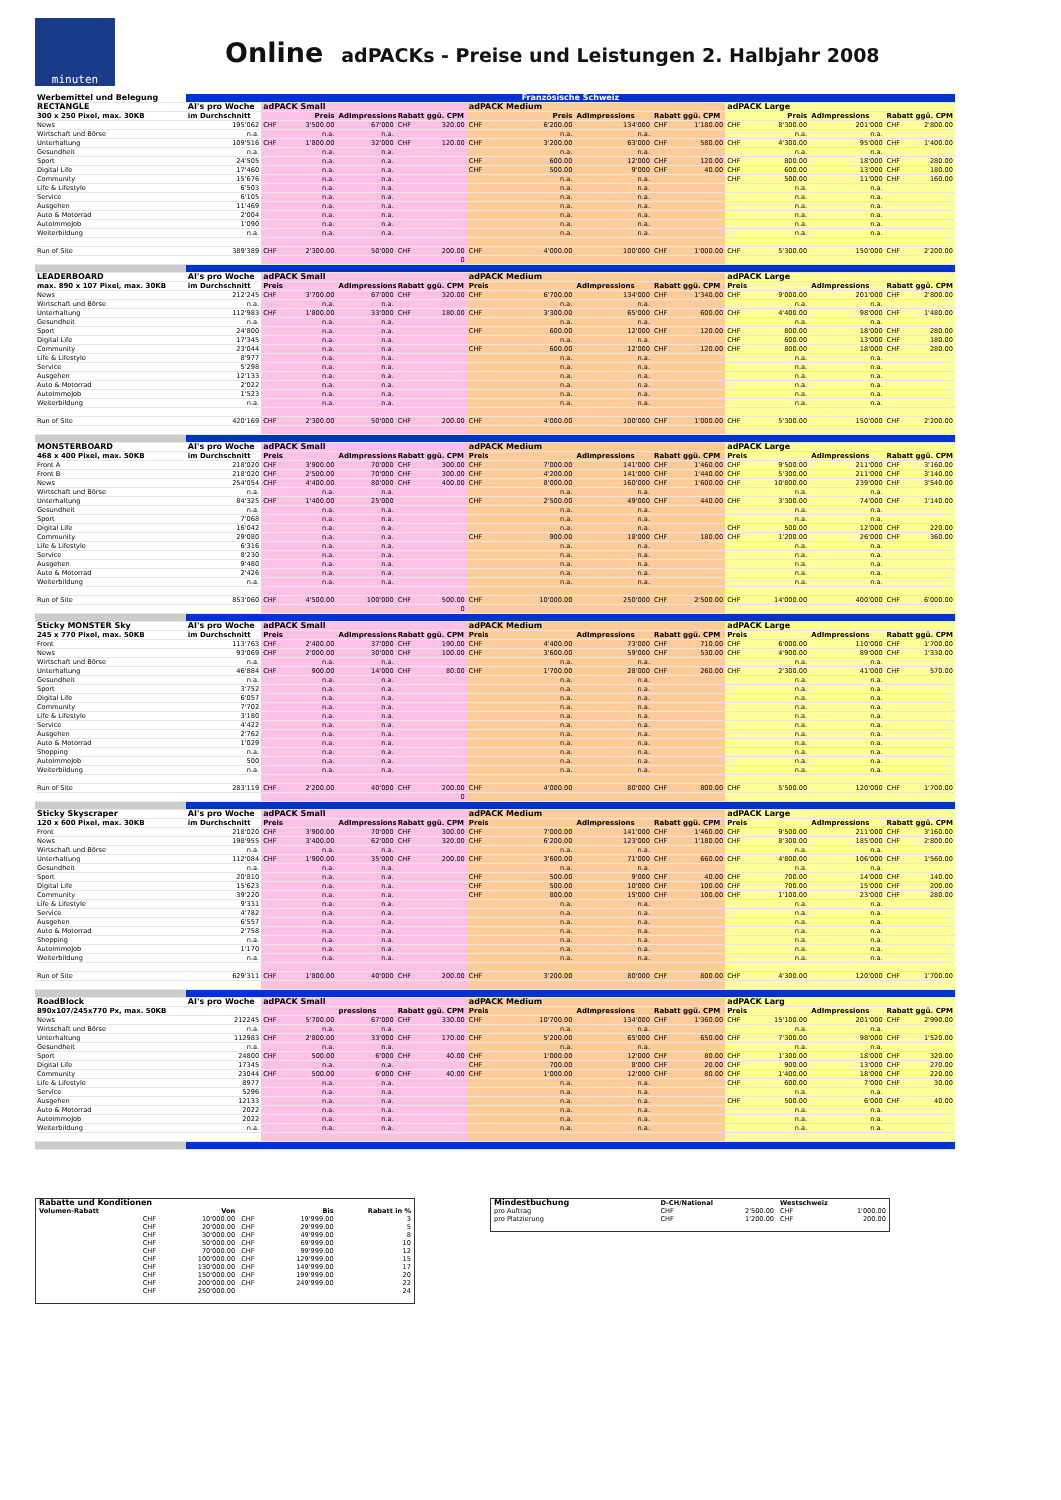minuten
Online adPACKs - Preise und Leistungen 2. Halbjahr 2008
| Werbemittel und Belegung | Französische Schweiz | | | | | | | | | | | | | | | |
| RECTANGLE | AI's pro Woche | adPACK Small | | | | | adPACK Medium | | | | | adPACK Large | | | | |
| 300 x 250 Pixel, max. 30KB | im Durchschnitt | | Preis | AdImpressions | Rabatt ggü. CPM | | | Preis | AdImpressions | Rabatt ggü. CPM | | | Preis | AdImpressions | Rabatt ggü. CPM | |
| News | 195'062 | CHF | 3'500.00 | 67'000 | CHF | 320.00 | CHF | 6'200.00 | 134'000 | CHF | 1'180.00 | CHF | 8'300.00 | 201'000 | CHF | 2'800.00 |
| Wirtschaft und Börse | n.a. | | n.a. | n.a. | | | | n.a. | n.a. | | | | n.a. | n.a. | | |
| Unterhaltung | 109'516 | CHF | 1'800.00 | 32'000 | CHF | 120.00 | CHF | 3'200.00 | 63'000 | CHF | 580.00 | CHF | 4'300.00 | 95'000 | CHF | 1'400.00 |
| Gesundheit | n.a. | | n.a. | n.a. | | | | n.a. | n.a. | | | | n.a. | n.a. | | |
| Sport | 24'505 | | n.a. | n.a. | | | CHF | 600.00 | 12'000 | CHF | 120.00 | CHF | 800.00 | 18'000 | CHF | 280.00 |
| Digital Life | 17'460 | | n.a. | n.a. | | | CHF | 500.00 | 9'000 | CHF | 40.00 | CHF | 600.00 | 13'000 | CHF | 180.00 |
| Community | 15'676 | | n.a. | n.a. | | | | n.a. | n.a. | | | CHF | 500.00 | 11'000 | CHF | 160.00 |
| Life & Lifestyle | 6'503 | | n.a. | n.a. | | | | n.a. | n.a. | | | | n.a. | n.a. | | |
| Service | 6'105 | | n.a. | n.a. | | | | n.a. | n.a. | | | | n.a. | n.a. | | |
| Ausgehen | 11'469 | | n.a. | n.a. | | | | n.a. | n.a. | | | | n.a. | n.a. | | |
| Auto & Motorrad | 2'004 | | n.a. | n.a. | | | | n.a. | n.a. | | | | n.a. | n.a. | | |
| AutoImmoJob | 1'090 | | n.a. | n.a. | | | | n.a. | n.a. | | | | n.a. | n.a. | | |
| Weiterbildung | n.a. | | n.a. | n.a. | | | | n.a. | n.a. | | | | n.a. | n.a. | | |
| Run of Site | 389'389 | CHF | 2'300.00 | 50'000 | CHF | 200.00 | CHF | 4'000.00 | 100'000 | CHF | 1'000.00 | CHF | 5'300.00 | 150'000 | CHF | 2'200.00 |
| | | | | | | 0 | | | | | | | | | | |
| LEADERBOARD | AI's pro Woche | adPACK Small | | | | | adPACK Medium | | | | | adPACK Large | | | | |
| max. 890 x 107 Pixel, max. 30KB | im Durchschnitt | Preis | | AdImpressions | Rabatt ggü. CPM | | Preis | | AdImpressions | Rabatt ggü. CPM | | Preis | | AdImpressions | Rabatt ggü. CPM | |
| News | 212'245 | CHF | 3'700.00 | 67'000 | CHF | 320.00 | CHF | 6'700.00 | 134'000 | CHF | 1'340.00 | CHF | 9'000.00 | 201'000 | CHF | 2'800.00 |
| Wirtschaft und Börse | n.a. | | n.a. | n.a. | | | | n.a. | n.a. | | | | n.a. | n.a. | | |
| Unterhaltung | 112'983 | CHF | 1'800.00 | 33'000 | CHF | 180.00 | CHF | 3'300.00 | 65'000 | CHF | 600.00 | CHF | 4'400.00 | 98'000 | CHF | 1'480.00 |
| Gesundheit | n.a. | | n.a. | n.a. | | | | n.a. | n.a. | | | | n.a. | n.a. | | |
| Sport | 24'800 | | n.a. | n.a. | | | CHF | 600.00 | 12'000 | CHF | 120.00 | CHF | 800.00 | 18'000 | CHF | 280.00 |
| Digital Life | 17'345 | | n.a. | n.a. | | | | n.a. | n.a. | | | CHF | 600.00 | 13'000 | CHF | 180.00 |
| Community | 23'044 | | n.a. | n.a. | | | CHF | 600.00 | 12'000 | CHF | 120.00 | CHF | 800.00 | 18'000 | CHF | 280.00 |
| Life & Lifestyle | 8'977 | | n.a. | n.a. | | | | n.a. | n.a. | | | | n.a. | n.a. | | |
| Service | 5'298 | | n.a. | n.a. | | | | n.a. | n.a. | | | | n.a. | n.a. | | |
| Ausgehen | 12'133 | | n.a. | n.a. | | | | n.a. | n.a. | | | | n.a. | n.a. | | |
| Auto & Motorrad | 2'022 | | n.a. | n.a. | | | | n.a. | n.a. | | | | n.a. | n.a. | | |
| AutoImmoJob | 1'523 | | n.a. | n.a. | | | | n.a. | n.a. | | | | n.a. | n.a. | | |
| Weiterbildung | n.a. | | n.a. | n.a. | | | | n.a. | n.a. | | | | n.a. | n.a. | | |
| Run of Site | 420'169 | CHF | 2'300.00 | 50'000 | CHF | 200.00 | CHF | 4'000.00 | 100'000 | CHF | 1'000.00 | CHF | 5'300.00 | 150'000 | CHF | 2'200.00 |
| MONSTERBOARD | AI's pro Woche | adPACK Small | | | | | adPACK Medium | | | | | adPACK Large | | | | |
| 468 x 400 Pixel, max. 50KB | im Durchschnitt | Preis | | AdImpressions | Rabatt ggü. CPM | | Preis | | AdImpressions | Rabatt ggü. CPM | | Preis | | AdImpressions | Rabatt ggü. CPM | |
| Front A | 218'020 | CHF | 3'900.00 | 70'000 | CHF | 300.00 | CHF | 7'000.00 | 141'000 | CHF | 1'460.00 | CHF | 9'500.00 | 211'000 | CHF | 3'160.00 |
| Front B | 218'020 | CHF | 2'500.00 | 70'000 | CHF | 300.00 | CHF | 4'200.00 | 141'000 | CHF | 1'440.00 | CHF | 5'300.00 | 211'000 | CHF | 3'140.00 |
| News | 254'054 | CHF | 4'400.00 | 80'000 | CHF | 400.00 | CHF | 8'000.00 | 160'000 | CHF | 1'600.00 | CHF | 10'800.00 | 239'000 | CHF | 3'540.00 |
| Wirtschaft und Börse | n.a. | | n.a. | n.a. | | | | n.a. | n.a. | | | | n.a. | n.a. | | |
| Unterhaltung | 84'325 | CHF | 1'400.00 | 25'000 | | | CHF | 2'500.00 | 49'000 | CHF | 440.00 | CHF | 3'300.00 | 74'000 | CHF | 1'140.00 |
| Gesundheit | n.a. | | n.a. | n.a. | | | | n.a. | n.a. | | | | n.a. | n.a. | | |
| Sport | 7'068 | | n.a. | n.a. | | | | n.a. | n.a. | | | | n.a. | n.a. | | |
| Digital Life | 16'042 | | n.a. | n.a. | | | | n.a. | n.a. | | | CHF | 500.00 | 12'000 | CHF | 220.00 |
| Community | 29'080 | | n.a. | n.a. | | | CHF | 900.00 | 18'000 | CHF | 180.00 | CHF | 1'200.00 | 26'000 | CHF | 360.00 |
| Life & Lifestyle | 6'316 | | n.a. | n.a. | | | | n.a. | n.a. | | | | n.a. | n.a. | | |
| Service | 8'230 | | n.a. | n.a. | | | | n.a. | n.a. | | | | n.a. | n.a. | | |
| Ausgehen | 9'480 | | n.a. | n.a. | | | | n.a. | n.a. | | | | n.a. | n.a. | | |
| Auto & Motorrad | 2'426 | | n.a. | n.a. | | | | n.a. | n.a. | | | | n.a. | n.a. | | |
| Weiterbildung | n.a. | | n.a. | n.a. | | | | n.a. | n.a. | | | | n.a. | n.a. | | |
| Run of Site | 853'060 | CHF | 4'500.00 | 100'000 | CHF | 500.00 | CHF | 10'000.00 | 250'000 | CHF | 2'500.00 | CHF | 14'000.00 | 400'000 | CHF | 6'000.00 |
| | | | | | | 0 | | | | | | | | | | |
| Sticky MONSTER Sky | AI's pro Woche | adPACK Small | | | | | adPACK Medium | | | | | adPACK Large | | | | |
| 245 x 770 Pixel, max. 50KB | im Durchschnitt | Preis | | AdImpressions | Rabatt ggü. CPM | | Preis | | AdImpressions | Rabatt ggü. CPM | | Preis | | AdImpressions | Rabatt ggü. CPM | |
| Front | 113'763 | CHF | 2'400.00 | 37'000 | CHF | 190.00 | CHF | 4'400.00 | 73'000 | CHF | 710.00 | CHF | 6'000.00 | 110'000 | CHF | 1'700.00 |
| News | 93'069 | CHF | 2'000.00 | 30'000 | CHF | 100.00 | CHF | 3'600.00 | 59'000 | CHF | 530.00 | CHF | 4'900.00 | 89'000 | CHF | 1'330.00 |
| Wirtschaft und Börse | n.a. | | n.a. | n.a. | | | | n.a. | n.a. | | | | n.a. | n.a. | | |
| Unterhaltung | 46'884 | CHF | 900.00 | 14'000 | CHF | 80.00 | CHF | 1'700.00 | 28'000 | CHF | 260.00 | CHF | 2'300.00 | 41'000 | CHF | 570.00 |
| Gesundheit | n.a. | | n.a. | n.a. | | | | n.a. | n.a. | | | | n.a. | n.a. | | |
| Sport | 3'752 | | n.a. | n.a. | | | | n.a. | n.a. | | | | n.a. | n.a. | | |
| Digital Life | 6'057 | | n.a. | n.a. | | | | n.a. | n.a. | | | | n.a. | n.a. | | |
| Community | 7'702 | | n.a. | n.a. | | | | n.a. | n.a. | | | | n.a. | n.a. | | |
| Life & Lifestyle | 3'180 | | n.a. | n.a. | | | | n.a. | n.a. | | | | n.a. | n.a. | | |
| Service | 4'422 | | n.a. | n.a. | | | | n.a. | n.a. | | | | n.a. | n.a. | | |
| Ausgehen | 2'762 | | n.a. | n.a. | | | | n.a. | n.a. | | | | n.a. | n.a. | | |
| Auto & Motorrad | 1'029 | | n.a. | n.a. | | | | n.a. | n.a. | | | | n.a. | n.a. | | |
| Shopping | n.a. | | n.a. | n.a. | | | | n.a. | n.a. | | | | n.a. | n.a. | | |
| AutoImmoJob | 500 | | n.a. | n.a. | | | | n.a. | n.a. | | | | n.a. | n.a. | | |
| Weiterbildung | n.a. | | n.a. | n.a. | | | | n.a. | n.a. | | | | n.a. | n.a. | | |
| Run of Site | 283'119 | CHF | 2'200.00 | 40'000 | CHF | 200.00 | CHF | 4'000.00 | 80'000 | CHF | 800.00 | CHF | 5'500.00 | 120'000 | CHF | 1'700.00 |
| | | | | | | 0 | | | | | | | | | | |
| Sticky Skyscraper | AI's pro Woche | adPACK Small | | | | | adPACK Medium | | | | | adPACK Large | | | | |
| 120 x 600 Pixel, max. 30KB | im Durchschnitt | Preis | | AdImpressions | Rabatt ggü. CPM | | Preis | | AdImpressions | Rabatt ggü. CPM | | Preis | | AdImpressions | Rabatt ggü. CPM | |
| Front | 218'020 | CHF | 3'900.00 | 70'000 | CHF | 300.00 | CHF | 7'000.00 | 141'000 | CHF | 1'460.00 | CHF | 9'500.00 | 211'000 | CHF | 3'160.00 |
| News | 198'955 | CHF | 3'400.00 | 62'000 | CHF | 320.00 | CHF | 6'200.00 | 123'000 | CHF | 1'180.00 | CHF | 8'300.00 | 185'000 | CHF | 2'800.00 |
| Wirtschaft und Börse | n.a. | | n.a. | n.a. | | | | n.a. | n.a. | | | | n.a. | n.a. | | |
| Unterhaltung | 112'084 | CHF | 1'900.00 | 35'000 | CHF | 200.00 | CHF | 3'600.00 | 71'000 | CHF | 660.00 | CHF | 4'800.00 | 106'000 | CHF | 1'560.00 |
| Gesundheit | n.a. | | n.a. | n.a. | | | | n.a. | n.a. | | | | n.a. | n.a. | | |
| Sport | 20'810 | | n.a. | n.a. | | | CHF | 500.00 | 9'000 | CHF | 40.00 | CHF | 700.00 | 14'000 | CHF | 140.00 |
| Digital Life | 15'623 | | n.a. | n.a. | | | CHF | 500.00 | 10'000 | CHF | 100.00 | CHF | 700.00 | 15'000 | CHF | 200.00 |
| Community | 39'220 | | n.a. | n.a. | | | CHF | 800.00 | 15'000 | CHF | 100.00 | CHF | 1'100.00 | 23'000 | CHF | 280.00 |
| Life & Lifestyle | 9'331 | | n.a. | n.a. | | | | n.a. | n.a. | | | | n.a. | n.a. | | |
| Service | 4'782 | | n.a. | n.a. | | | | n.a. | n.a. | | | | n.a. | n.a. | | |
| Ausgehen | 6'557 | | n.a. | n.a. | | | | n.a. | n.a. | | | | n.a. | n.a. | | |
| Auto & Motorrad | 2'758 | | n.a. | n.a. | | | | n.a. | n.a. | | | | n.a. | n.a. | | |
| Shopping | n.a. | | n.a. | n.a. | | | | n.a. | n.a. | | | | n.a. | n.a. | | |
| AutoImmoJob | 1'170 | | n.a. | n.a. | | | | n.a. | n.a. | | | | n.a. | n.a. | | |
| Weiterbildung | n.a. | | n.a. | n.a. | | | | n.a. | n.a. | | | | n.a. | n.a. | | |
| Run of Site | 629'311 | CHF | 1'800.00 | 40'000 | CHF | 200.00 | CHF | 3'200.00 | 80'000 | CHF | 800.00 | CHF | 4'300.00 | 120'000 | CHF | 1'700.00 |
| RoadBlock | AI's pro Woche | adPACK Small | | | | | adPACK Medium | | | | | adPACK Larg | | | | |
| 890x107/245x770 Px, max. 50KB | | | | pressions | Rabatt ggü. CPM | | Preis | | AdImpressions | Rabatt ggü. CPM | | Preis | | AdImpressions | Rabatt ggü. CPM | |
| News | 212245 | CHF | 5'700.00 | 67'000 | CHF | 330.00 | CHF | 10'700.00 | 134'000 | CHF | 1'360.00 | CHF | 15'100.00 | 201'000 | CHF | 2'990.00 |
| Wirtschaft und Börse | n.a. | | n.a. | n.a. | | | | n.a. | n.a. | | | | n.a. | n.a. | | |
| Unterhaltung | 112983 | CHF | 2'800.00 | 33'000 | CHF | 170.00 | CHF | 5'200.00 | 65'000 | CHF | 650.00 | CHF | 7'300.00 | 98'000 | CHF | 1'520.00 |
| Gesundheit | n.a. | | n.a. | n.a. | | | | n.a. | n.a. | | | | n.a. | n.a. | | |
| Sport | 24800 | CHF | 500.00 | 6'000 | CHF | 40.00 | CHF | 1'000.00 | 12'000 | CHF | 80.00 | CHF | 1'300.00 | 18'000 | CHF | 320.00 |
| Digital Life | 17345 | | n.a. | n.a. | | | CHF | 700.00 | 8'000 | CHF | 20.00 | CHF | 900.00 | 13'000 | CHF | 270.00 |
| Community | 23044 | CHF | 500.00 | 6'000 | CHF | 40.00 | CHF | 1'000.00 | 12'000 | CHF | 80.00 | CHF | 1'400.00 | 18'000 | CHF | 220.00 |
| Life & Lifestyle | 8977 | | n.a. | n.a. | | | | n.a. | n.a. | | | CHF | 600.00 | 7'000 | CHF | 30.00 |
| Service | 5296 | | n.a. | n.a. | | | | n.a. | n.a. | | | | n.a. | n.a. | | |
| Ausgehen | 12133 | | n.a. | n.a. | | | | n.a. | n.a. | | | CHF | 500.00 | 6'000 | CHF | 40.00 |
| Auto & Motorrad | 2022 | | n.a. | n.a. | | | | n.a. | n.a. | | | | n.a. | n.a. | | |
| AutoImmoJob | 2022 | | n.a. | n.a. | | | | n.a. | n.a. | | | | n.a. | n.a. | | |
| Weiterbildung | n.a. | | n.a. | n.a. | | | | n.a. | n.a. | | | | n.a. | n.a. | | |
| Rabatte und Konditionen | | | | | |
| Volumen-Rabatt | | Von | | Bis | Rabatt in % |
| | CHF | 10'000.00 | CHF | 19'999.00 | 3 |
| | CHF | 20'000.00 | CHF | 29'999.00 | 5 |
| | CHF | 30'000.00 | CHF | 49'999.00 | 8 |
| | CHF | 50'000.00 | CHF | 69'999.00 | 10 |
| | CHF | 70'000.00 | CHF | 99'999.00 | 12 |
| | CHF | 100'000.00 | CHF | 129'999.00 | 15 |
| | CHF | 130'000.00 | CHF | 149'999.00 | 17 |
| | CHF | 150'000.00 | CHF | 199'999.00 | 20 |
| | CHF | 200'000.00 | CHF | 249'999.00 | 22 |
| | CHF | 250'000.00 | | | 24 |
| Mindestbuchung | D-CH/National | | Westschweiz | |
| pro Auftrag | CHF | 2'500.00 | CHF | 1'000.00 |
| pro Platzierung | CHF | 1'200.00 | CHF | 200.00 |